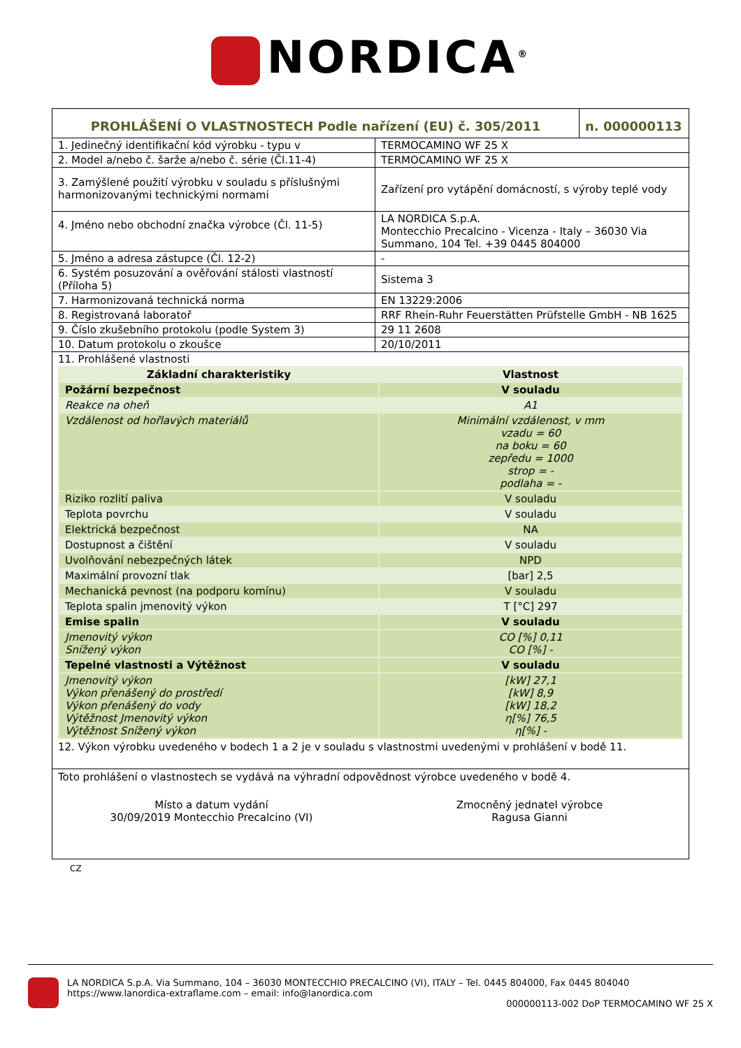NORDICA<sup>®</sup>
| PROHLÁŠENÍ O VLASTNOSTECH Podle nařízení (EU) č. 305/2011 | n. 000000113 |
| 1. Jedinečný identifikační kód výrobku - typu v | TERMOCAMINO WF 25 X |
| 2. Model a/nebo č. šarže a/nebo č. série (Čl.11-4) | TERMOCAMINO WF 25 X |
| 3. Zamýšlené použití výrobku v souladu s příslušnými harmonizovanými technickými normami | Zařízení pro vytápění domácností, s výroby teplé vody |
| 4. Jméno nebo obchodní značka výrobce (Čl. 11-5) | LA NORDICA S.p.A. Montecchio Precalcino - Vicenza - Italy – 36030 Via Summano, 104 Tel. +39 0445 804000 |
| 5. Jméno a adresa zástupce (Čl. 12-2) | - |
| 6. Systém posuzování a ověřování stálosti vlastností (Příloha 5) | Sistema 3 |
| 7. Harmonizovaná technická norma | EN 13229:2006 |
| 8. Registrovaná laboratoř | RRF Rhein-Ruhr Feuerstätten Prüfstelle GmbH - NB 1625 |
| 9. Číslo zkušebního protokolu (podle System 3) | 29 11 2608 |
| 10. Datum protokolu o zkoušce | 20/10/2011 |
| 11. Prohlášené vlastnosti | |
| Základní charakteristiky | Vlastnost |
| Požární bezpečnost | V souladu |
| Reakce na oheň | A1 |
| Vzdálenost od hořlavých materiálů | Minimální vzdálenost, v mm vzadu = 60 na boku = 60 zepředu = 1000 strop = - podlaha = - |
| Riziko rozlití paliva | V souladu |
| Teplota povrchu | V souladu |
| Elektrická bezpečnost | NA |
| Dostupnost a čištění | V souladu |
| Uvolňování nebezpečných látek | NPD |
| Maximální provozní tlak | [bar] 2,5 |
| Mechanická pevnost (na podporu komínu) | V souladu |
| Teplota spalin jmenovitý výkon | T [°C] 297 |
| Emise spalin | V souladu |
| Jmenovitý výkon Snížený výkon | CO [%] 0,11 CO [%] - |
| Tepelné vlastnosti a Výtěžnost | V souladu |
| Jmenovitý výkon Výkon přenášený do prostředí Výkon přenášený do vody Výtěžnost Jmenovitý výkon Výtěžnost Snížený výkon | [kW] 27,1 [kW] 8,9 [kW] 18,2 η[%] 76,5 η[%] - |
12. Výkon výrobku uvedeného v bodech 1 a 2 je v souladu s vlastnostmi uvedenými v prohlášení v bodě 11.
Toto prohlášení o vlastnostech se vydává na výhradní odpovědnost výrobce uvedeného v bodě 4.
Místo a datum vydání
30/09/2019 Montecchio Precalcino (VI)
Zmocněný jednatel výrobce
Ragusa Gianni
CZ
LA NORDICA S.p.A. Via Summano, 104 – 36030 MONTECCHIO PRECALCINO (VI), ITALY – Tel. 0445 804000, Fax 0445 804040
https://www.lanordica-extraflame.com – email: info@lanordica.com
000000113-002 DoP TERMOCAMINO WF 25 X